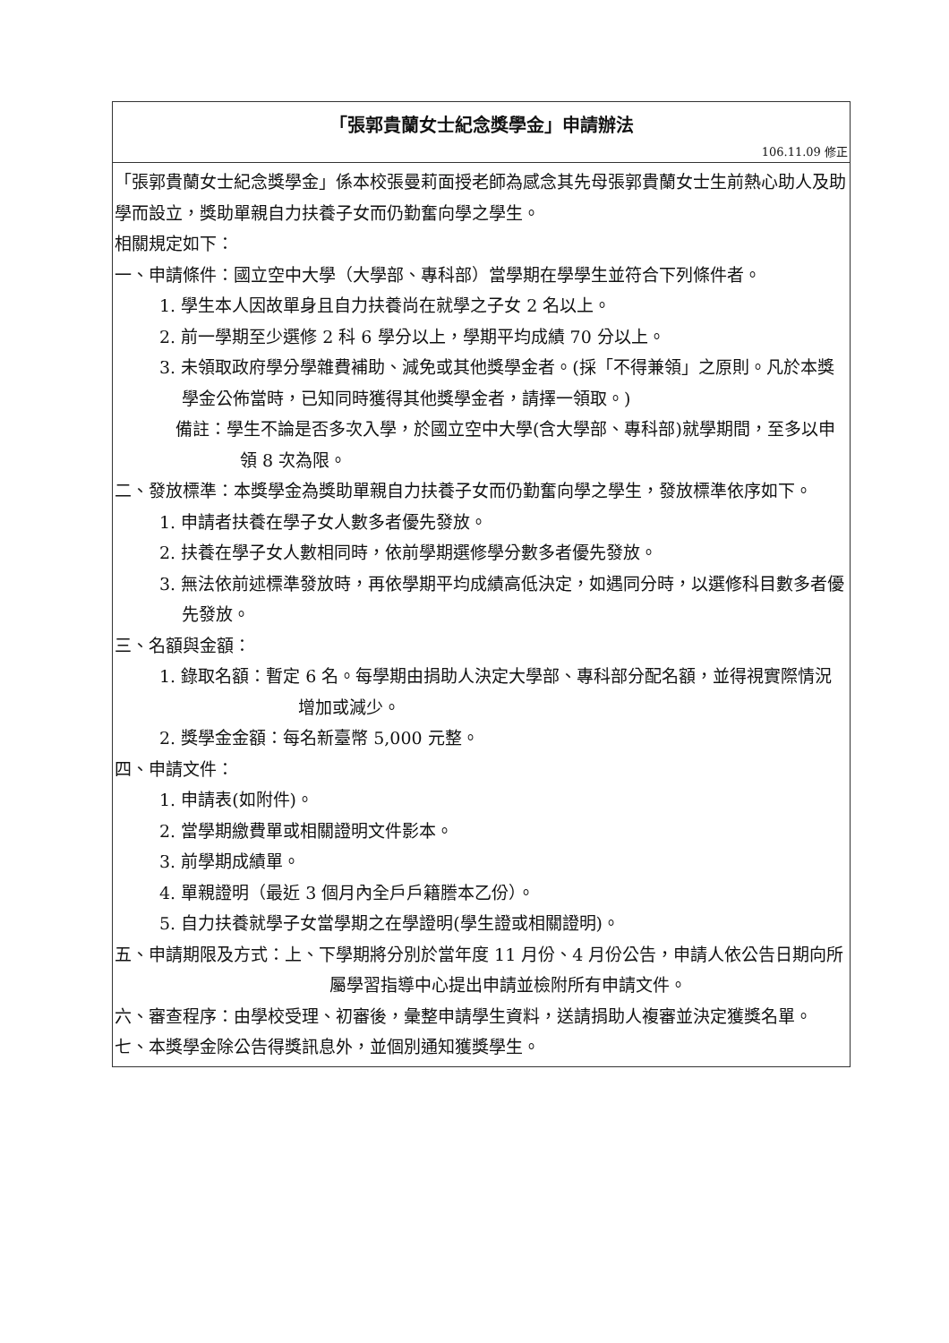「張郭貴蘭女士紀念獎學金」申請辦法
106.11.09 修正
「張郭貴蘭女士紀念獎學金」係本校張曼莉面授老師為感念其先母張郭貴蘭女士生前熱心助人及助學而設立，獎助單親自力扶養子女而仍勤奮向學之學生。
相關規定如下：
一、申請條件：國立空中大學（大學部、專科部）當學期在學學生並符合下列條件者。
1. 學生本人因故單身且自力扶養尚在就學之子女 2 名以上。
2. 前一學期至少選修 2 科 6 學分以上，學期平均成績 70 分以上。
3. 未領取政府學分學雜費補助、減免或其他獎學金者。(採「不得兼領」之原則。凡於本獎學金公佈當時，已知同時獲得其他獎學金者，請擇一領取。)
備註：學生不論是否多次入學，於國立空中大學(含大學部、專科部)就學期間，至多以申領 8 次為限。
二、發放標準：本獎學金為獎助單親自力扶養子女而仍勤奮向學之學生，發放標準依序如下。
1. 申請者扶養在學子女人數多者優先發放。
2. 扶養在學子女人數相同時，依前學期選修學分數多者優先發放。
3. 無法依前述標準發放時，再依學期平均成績高低決定，如遇同分時，以選修科目數多者優先發放。
三、名額與金額：
1. 錄取名額：暫定 6 名。每學期由捐助人決定大學部、專科部分配名額，並得視實際情況增加或減少。
2. 獎學金金額：每名新臺幣 5,000 元整。
四、申請文件：
1. 申請表(如附件)。
2. 當學期繳費單或相關證明文件影本。
3. 前學期成績單。
4. 單親證明（最近 3 個月內全戶戶籍謄本乙份）。
5. 自力扶養就學子女當學期之在學證明(學生證或相關證明)。
五、申請期限及方式：上、下學期將分別於當年度 11 月份、4 月份公告，申請人依公告日期向所屬學習指導中心提出申請並檢附所有申請文件。
六、審查程序：由學校受理、初審後，彙整申請學生資料，送請捐助人複審並決定獲獎名單。
七、本獎學金除公告得獎訊息外，並個別通知獲獎學生。